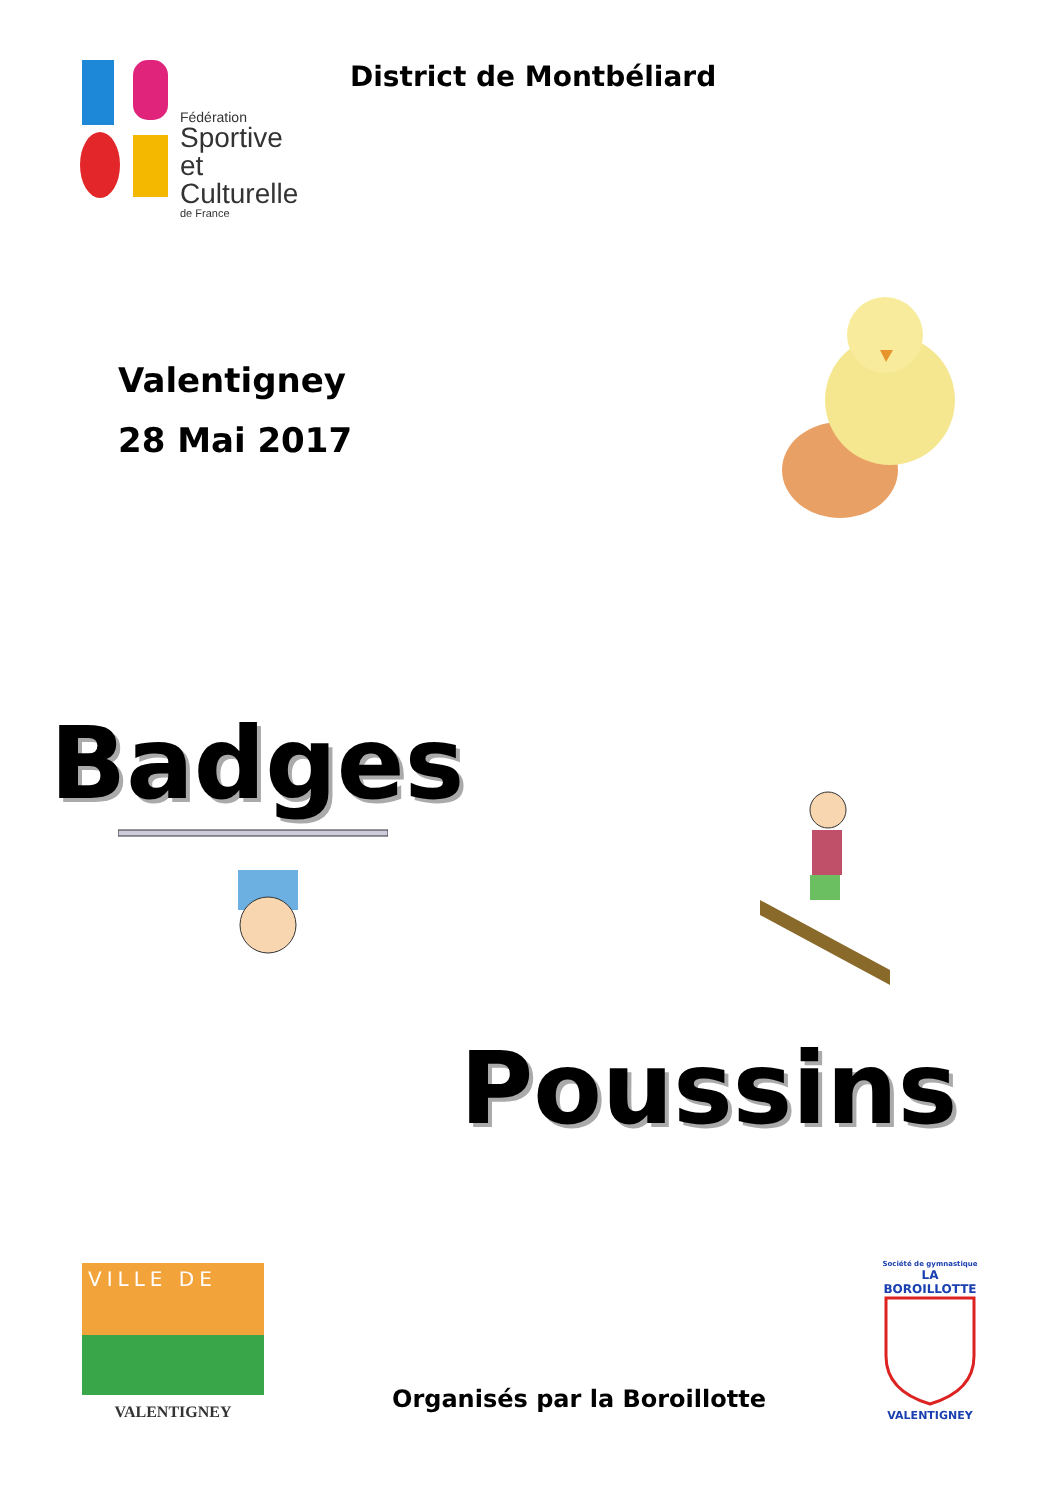Fédération
Sportive
et Culturelle
de France
District de Montbéliard
Valentigney
28 Mai 2017
Badges
Poussins
VILLE DE
VALENTIGNEY
Organisés par la Boroillotte
Société de gymnastique
LA BOROILLOTTE
VALENTIGNEY